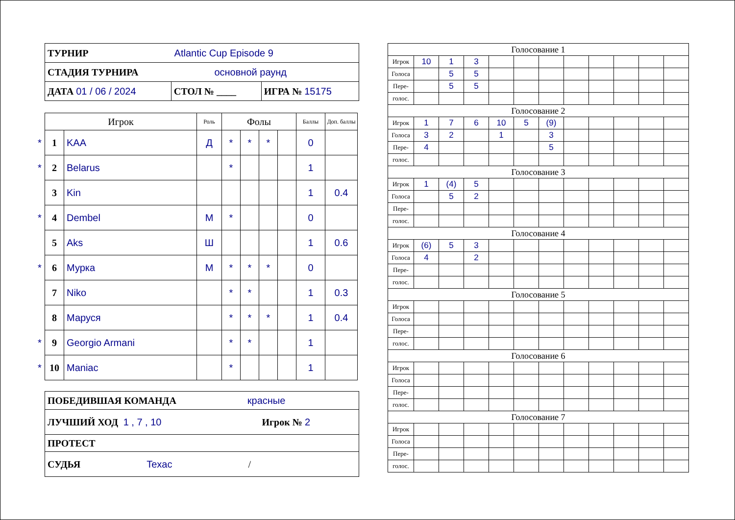| ТУРНИР Atlantic Cup Episode 9 | | |
| СТАДИЯ ТУРНИРА основной раунд | | |
| ДАТА 01 / 06 / 2024 | СТОЛ № ____ | ИГРА № 15175 |
| | Игрок | | Роль | Фолы | | | | Баллы | Доп. баллы |
| --- | --- | --- | --- | --- | --- | --- | --- | --- | --- |
| * | 1 | KAA | Д | * | * | * | | 0 | |
| * | 2 | Belarus | | * | | | | 1 | |
| | 3 | Kin | | | | | | 1 | 0.4 |
| * | 4 | Dembel | М | * | | | | 0 | |
| | 5 | Aks | Ш | | | | | 1 | 0.6 |
| * | 6 | Мурка | М | * | * | * | | 0 | |
| | 7 | Niko | | * | * | | | 1 | 0.3 |
| | 8 | Маруся | | * | * | * | | 1 | 0.4 |
| * | 9 | Georgio Armani | | * | * | | | 1 | |
| * | 10 | Maniac | | * | | | | 1 | |
| ПОБЕДИВШАЯ КОМАНДА красные |
| ЛУЧШИЙ ХОД 1 , 7 , 10 Игрок № 2 |
| ПРОТЕСТ |
| СУДЬЯ Texac / |
| Голосование 1 | | | | | | | | | | | |
| Игрок | 10 | 1 | 3 | | | | | | | | |
| Голоса | | 5 | 5 | | | | | | | | |
| Пере- | | 5 | 5 | | | | | | | | |
| голос. | | | | | | | | | | | |
| Голосование 2 | | | | | | | | | | | |
| Игрок | 1 | 7 | 6 | 10 | 5 | (9) | | | | | |
| Голоса | 3 | 2 | | 1 | | 3 | | | | | |
| Пере- | 4 | | | | | 5 | | | | | |
| голос. | | | | | | | | | | | |
| Голосование 3 | | | | | | | | | | | |
| Игрок | 1 | (4) | 5 | | | | | | | | |
| Голоса | | 5 | 2 | | | | | | | | |
| Пере- | | | | | | | | | | | |
| голос. | | | | | | | | | | | |
| Голосование 4 | | | | | | | | | | | |
| Игрок | (6) | 5 | 3 | | | | | | | | |
| Голоса | 4 | | 2 | | | | | | | | |
| Пере- | | | | | | | | | | | |
| голос. | | | | | | | | | | | |
| Голосование 5 | | | | | | | | | | | |
| Игрок | | | | | | | | | | | |
| Голоса | | | | | | | | | | | |
| Пере- | | | | | | | | | | | |
| голос. | | | | | | | | | | | |
| Голосование 6 | | | | | | | | | | | |
| Игрок | | | | | | | | | | | |
| Голоса | | | | | | | | | | | |
| Пере- | | | | | | | | | | | |
| голос. | | | | | | | | | | | |
| Голосование 7 | | | | | | | | | | | |
| Игрок | | | | | | | | | | | |
| Голоса | | | | | | | | | | | |
| Пере- | | | | | | | | | | | |
| голос. | | | | | | | | | | | |